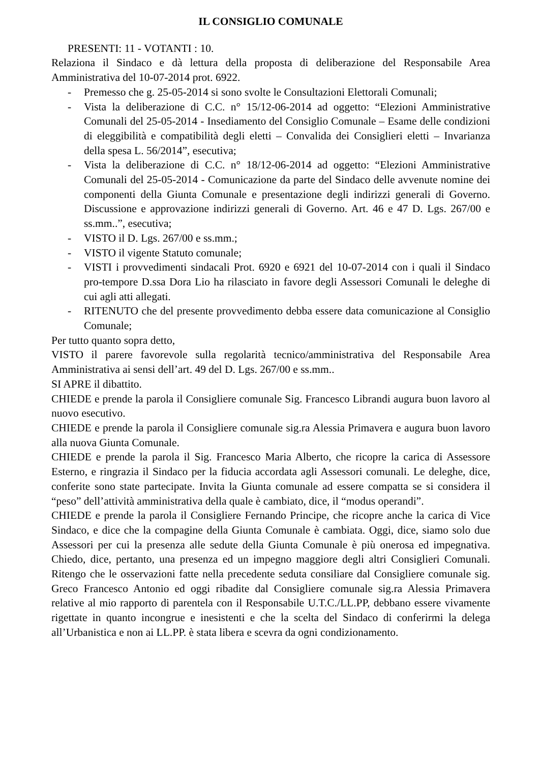IL CONSIGLIO COMUNALE
PRESENTI: 11 - VOTANTI : 10.
Relaziona il Sindaco e dà lettura della proposta di deliberazione del Responsabile Area Amministrativa del 10-07-2014 prot. 6922.
- Premesso che g. 25-05-2014 si sono svolte le Consultazioni Elettorali Comunali;
- Vista la deliberazione di C.C. n° 15/12-06-2014 ad oggetto: “Elezioni Amministrative Comunali del 25-05-2014 - Insediamento del Consiglio Comunale – Esame delle condizioni di eleggibilità e compatibilità degli eletti – Convalida dei Consiglieri eletti – Invarianza della spesa L. 56/2014”, esecutiva;
- Vista la deliberazione di C.C. n° 18/12-06-2014 ad oggetto: “Elezioni Amministrative Comunali del 25-05-2014 - Comunicazione da parte del Sindaco delle avvenute nomine dei componenti della Giunta Comunale e presentazione degli indirizzi generali di Governo. Discussione e approvazione indirizzi generali di Governo. Art. 46 e 47 D. Lgs. 267/00 e ss.mm..”, esecutiva;
- VISTO il D. Lgs. 267/00 e ss.mm.;
- VISTO il vigente Statuto comunale;
- VISTI i provvedimenti sindacali Prot. 6920 e 6921 del 10-07-2014 con i quali il Sindaco pro-tempore D.ssa Dora Lio ha rilasciato in favore degli Assessori Comunali le deleghe di cui agli atti allegati.
- RITENUTO che del presente provvedimento debba essere data comunicazione al Consiglio Comunale;
Per tutto quanto sopra detto,
VISTO il parere favorevole sulla regolarità tecnico/amministrativa del Responsabile Area Amministrativa ai sensi dell’art. 49 del D. Lgs. 267/00 e ss.mm..
SI APRE il dibattito.
CHIEDE e prende la parola il Consigliere comunale Sig. Francesco Librandi augura buon lavoro al nuovo esecutivo.
CHIEDE e prende la parola il Consigliere comunale sig.ra Alessia Primavera e augura buon lavoro alla nuova Giunta Comunale.
CHIEDE e prende la parola il Sig. Francesco Maria Alberto, che ricopre la carica di Assessore Esterno, e ringrazia il Sindaco per la fiducia accordata agli Assessori comunali. Le deleghe, dice, conferite sono state partecipate. Invita la Giunta comunale ad essere compatta se si considera il “peso” dell’attività amministrativa della quale è cambiato, dice, il “modus operandi”.
CHIEDE e prende la parola il Consigliere Fernando Principe, che ricopre anche la carica di Vice Sindaco, e dice che la compagine della Giunta Comunale è cambiata. Oggi, dice, siamo solo due Assessori per cui la presenza alle sedute della Giunta Comunale è più onerosa ed impegnativa. Chiedo, dice, pertanto, una presenza ed un impegno maggiore degli altri Consiglieri Comunali. Ritengo che le osservazioni fatte nella precedente seduta consiliare dal Consigliere comunale sig. Greco Francesco Antonio ed oggi ribadite dal Consigliere comunale sig.ra Alessia Primavera relative al mio rapporto di parentela con il Responsabile U.T.C./LL.PP, debbano essere vivamente rigettate in quanto incongrue e inesistenti e che la scelta del Sindaco di conferirmi la delega all’Urbanistica e non ai LL.PP. è stata libera e scevra da ogni condizionamento.